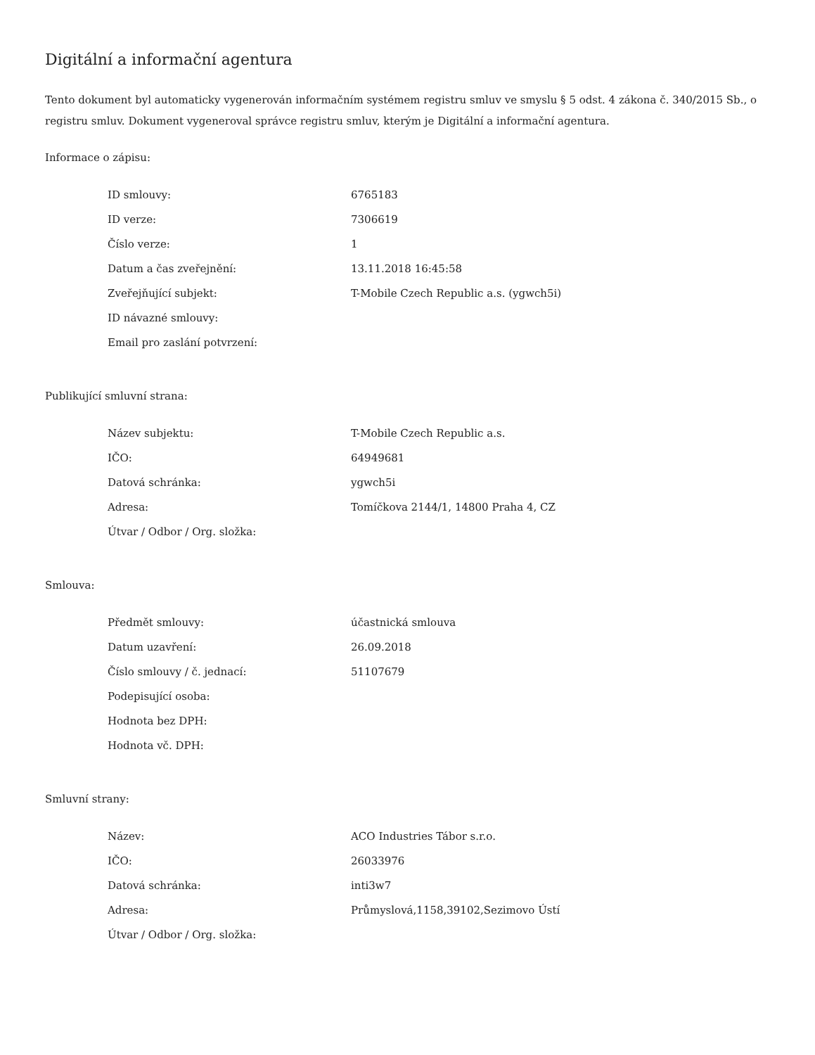Digitální a informační agentura
Tento dokument byl automaticky vygenerován informačním systémem registru smluv ve smyslu § 5 odst. 4 zákona č. 340/2015 Sb., o registru smluv. Dokument vygeneroval správce registru smluv, kterým je Digitální a informační agentura.
Informace o zápisu:
| ID smlouvy: | 6765183 |
| ID verze: | 7306619 |
| Číslo verze: | 1 |
| Datum a čas zveřejnění: | 13.11.2018 16:45:58 |
| Zveřejňující subjekt: | T-Mobile Czech Republic a.s. (ygwch5i) |
| ID návazné smlouvy: | |
| Email pro zaslání potvrzení: | |
Publikující smluvní strana:
| Název subjektu: | T-Mobile Czech Republic a.s. |
| IČO: | 64949681 |
| Datová schránka: | ygwch5i |
| Adresa: | Tomíčkova 2144/1, 14800 Praha 4, CZ |
| Útvar / Odbor / Org. složka: | |
Smlouva:
| Předmět smlouvy: | účastnická smlouva |
| Datum uzavření: | 26.09.2018 |
| Číslo smlouvy / č. jednací: | 51107679 |
| Podepisující osoba: | |
| Hodnota bez DPH: | |
| Hodnota vč. DPH: | |
Smluvní strany:
| Název: | ACO Industries Tábor s.r.o. |
| IČO: | 26033976 |
| Datová schránka: | inti3w7 |
| Adresa: | Průmyslová,1158,39102,Sezimovo Ústí |
| Útvar / Odbor / Org. složka: | |